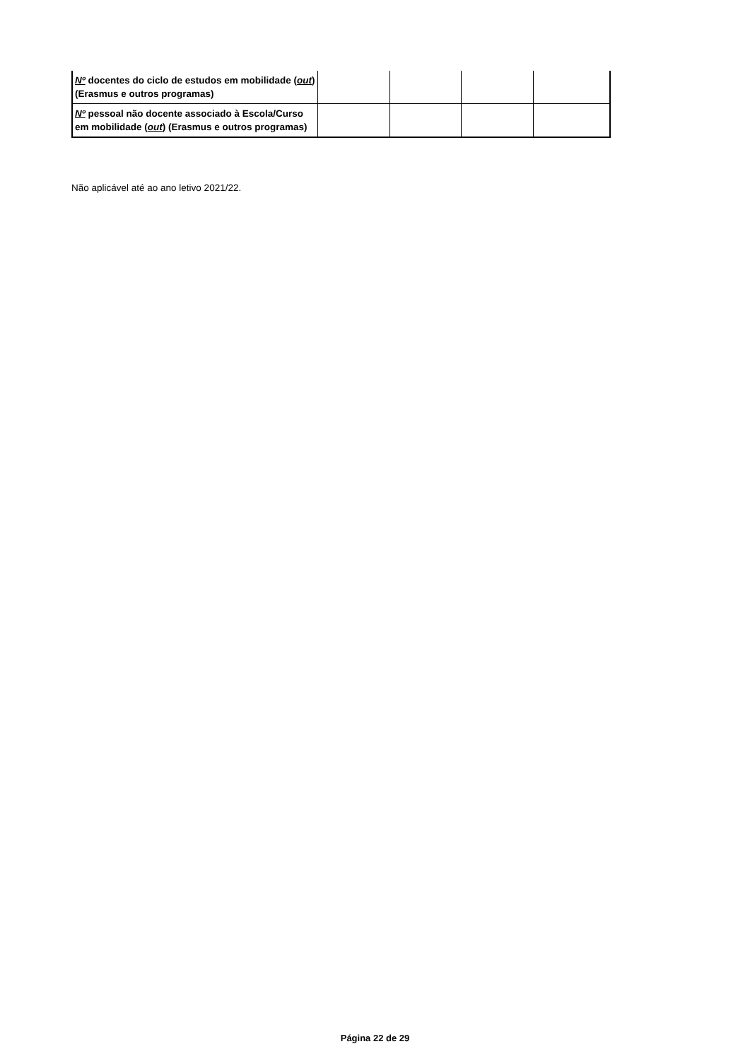| Nº docentes do ciclo de estudos em mobilidade ( out ) (Erasmus e outros programas) | | | | |
| Nº pessoal não docente associado à Escola/Curso em mobilidade ( out ) (Erasmus e outros programas) | | | | |
Não aplicável até ao ano letivo 2021/22.
Página 22 de 29